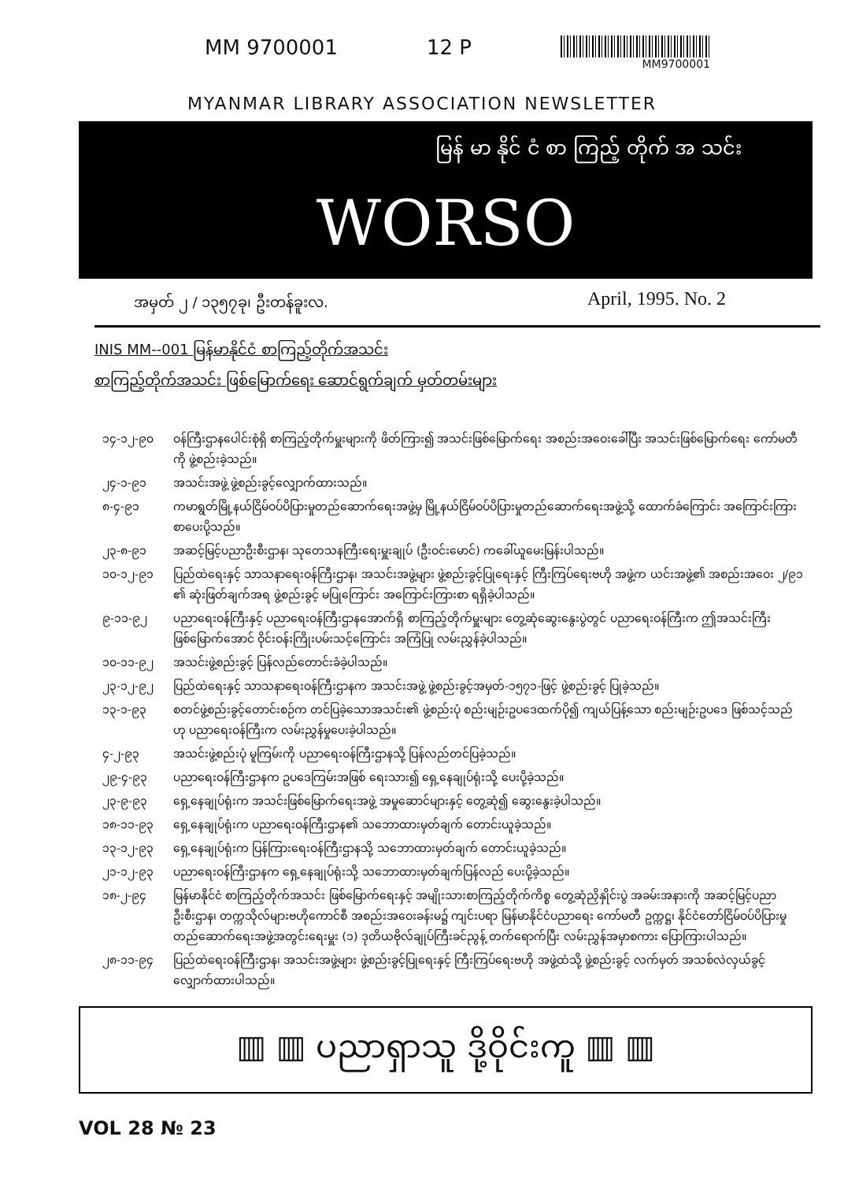MM 9700001 12 P
MM9700001
MYANMAR LIBRARY ASSOCIATION NEWSLETTER
မြန် မာ နိုင် ငံ စာ ကြည့် တိုက် အ သင်း
WORSO
အမှတ် ၂ / ၁၃၅၇ခု၊ ဦးတန်ခူးလ. April, 1995. No. 2
INIS MM--001 မြန်မာနိုင်ငံ စာကြည့်တိုက်အသင်း
စာကြည့်တိုက်အသင်း ဖြစ်မြောက်ရေး ဆောင်ရွက်ချက် မှတ်တမ်းများ
၁၄-၁၂-၉၀ ဝန်ကြီးဌာနပေါင်းစုံရှိ စာကြည့်တိုက်မှူးများကို ဖိတ်ကြား၍ အသင်းဖြစ်မြောက်ရေး အစည်းအဝေးခေါ်ပြီး အသင်းဖြစ်မြောက်ရေး ကော်မတီကို ဖွဲ့စည်းခဲ့သည်။
၂၄-၁-၉၁ အသင်းအဖွဲ့ ဖွဲ့စည်းခွင့်လျှောက်ထားသည်။
၈-၄-၉၁ ကမာရွတ်မြို့နယ်ငြိမ်ဝပ်ပိပြားမှုတည်ဆောက်ရေးအဖွဲ့မှ မြို့နယ်ငြိမ်ဝပ်ပိပြားမှုတည်ဆောက်ရေးအဖွဲ့သို့ ထောက်ခံကြောင်း အကြောင်းကြားစာပေးပို့သည်။
၂၃-၈-၉၁ အဆင့်မြင့်ပညာဦးစီးဌာန၊ သုတေသနကြီးရေးမှူးချုပ် (ဦးဝင်းမောင်) ကခေါ်ယူမေးမြန်းပါသည်။
၁၀-၁၂-၉၁ ပြည်ထဲရေးနှင့် သာသနာရေးဝန်ကြီးဌာန၊ အသင်းအဖွဲ့များ ဖွဲ့စည်းခွင့်ပြုရေးနှင့် ကြီးကြပ်ရေးဗဟို အဖွဲ့က ယင်းအဖွဲ့၏ အစည်းအဝေး ၂/၉၁ ၏ ဆုံးဖြတ်ချက်အရ ဖွဲ့စည်းခွင့် မပြုကြောင်း အကြောင်းကြားစာ ရရှိခဲ့ပါသည်။
၉-၁၁-၉၂ ပညာရေးဝန်ကြီးနှင့် ပညာရေးဝန်ကြီးဌာနအောက်ရှိ စာကြည့်တိုက်မှူးများ တွေ့ဆုံဆွေးနွေးပွဲတွင် ပညာရေးဝန်ကြီးက ဤအသင်းကြီး ဖြစ်မြောက်အောင် ဝိုင်းဝန်းကြိုးပမ်းသင့်ကြောင်း အကြံပြု လမ်းညွှန်ခဲ့ပါသည်။
၁၀-၁၁-၉၂ အသင်းဖွဲ့စည်းခွင့် ပြန်လည်တောင်းခံခဲ့ပါသည်။
၂၃-၁၂-၉၂ ပြည်ထဲရေးနှင့် သာသနာရေးဝန်ကြီးဌာနက အသင်းအဖွဲ့ ဖွဲ့စည်းခွင့်အမှတ်-၁၅၇၁-ဖြင့် ဖွဲ့စည်းခွင့် ပြုခဲ့သည်။
၁၃-၁-၉၃ စတင်ဖွဲ့စည်းခွင့်တောင်းစဉ်က တင်ပြခဲ့သောအသင်း၏ ဖွဲ့စည်းပုံ စည်းမျဉ်းဥပဒေထက်ပို၍ ကျယ်ပြန့်သော စည်းမျဉ်းဥပဒေ ဖြစ်သင့်သည်ဟု ပညာရေးဝန်ကြီးက လမ်းညွှန်မှုပေးခဲ့ပါသည်။
၄-၂-၉၃ အသင်းဖွဲ့စည်းပုံ မူကြမ်းကို ပညာရေးဝန်ကြီးဌာနသို့ ပြန်လည်တင်ပြခဲ့သည်။
၂၉-၄-၉၃ ပညာရေးဝန်ကြီးဌာနက ဥပဒေကြမ်းအဖြစ် ရေးသား၍ ရှေ့နေချုပ်ရုံးသို့ ပေးပို့ခဲ့သည်။
၂၃-၉-၉၃ ရှေ့နေချုပ်ရုံးက အသင်းဖြစ်မြောက်ရေးအဖွဲ့ အမှုဆောင်များနှင့် တွေ့ဆုံ၍ ဆွေးနွေးခဲ့ပါသည်။
၁၈-၁၁-၉၃ ရှေ့နေချုပ်ရုံးက ပညာရေးဝန်ကြီးဌာန၏ သဘောထားမှတ်ချက် တောင်းယူခဲ့သည်။
၁၃-၁၂-၉၃ ရှေ့နေချုပ်ရုံးက ပြန်ကြားရေးဝန်ကြီးဌာနသို့ သဘောထားမှတ်ချက် တောင်းယူခဲ့သည်။
၂၁-၁၂-၉၃ ပညာရေးဝန်ကြီးဌာနက ရှေ့နေချုပ်ရုံးသို့ သဘောထားမှတ်ချက်ပြန်လည် ပေးပို့ခဲ့သည်။
၁၈-၂-၉၄ မြန်မာနိုင်ငံ စာကြည့်တိုက်အသင်း ဖြစ်မြောက်ရေးနှင့် အမျိုးသားစာကြည့်တိုက်ကိစ္စ တွေ့ဆုံညှိနှိုင်းပွဲ အခမ်းအနားကို အဆင့်မြင့်ပညာဦးစီးဌာန၊ တက္ကသိုလ်များဗဟိုကောင်စီ အစည်းအဝေးခန်းမ၌ ကျင်းပရာ မြန်မာနိုင်ငံပညာရေး ကော်မတီ ဥက္ကဋ္ဌ၊ နိုင်ငံတော်ငြိမ်ဝပ်ပိပြားမှု တည်ဆောက်ရေးအဖွဲ့အတွင်းရေးမှူး (၁) ဒုတိယဗိုလ်ချုပ်ကြီးခင်ညွန့် တက်ရောက်ပြီး လမ်းညွှန်အမှာစကား ပြောကြားပါသည်။
၂၈-၁၁-၉၄ ပြည်ထဲရေးဝန်ကြီးဌာန၊ အသင်းအဖွဲ့များ ဖွဲ့စည်းခွင့်ပြုရေးနှင့် ကြီးကြပ်ရေးဗဟို အဖွဲ့ထံသို့ ဖွဲ့စည်းခွင့် လက်မှတ် အသစ်လဲလှယ်ခွင့် လျှောက်ထားပါသည်။
▥ ▥ ပညာရှာသူ ဒို့ဝိုင်းကူ ▥ ▥
VOL 28 № 23